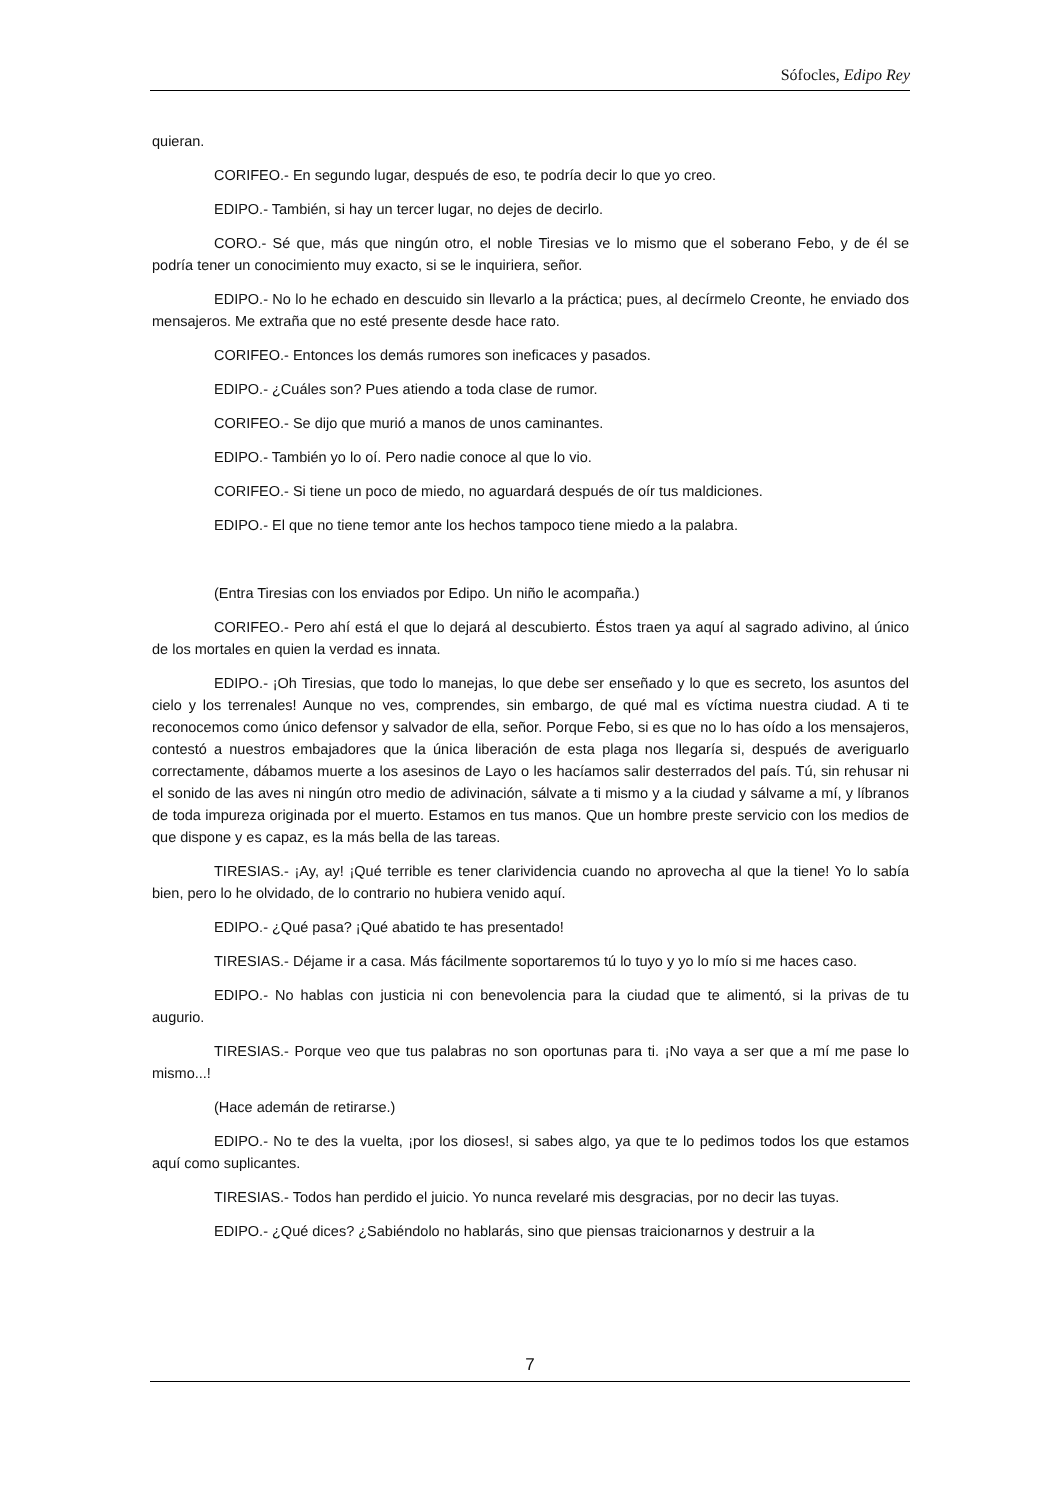Sófocles, Edipo Rey
quieran.
CORIFEO.- En segundo lugar, después de eso, te podría decir lo que yo creo.
EDIPO.- También, si hay un tercer lugar, no dejes de decirlo.
CORO.- Sé que, más que ningún otro, el noble Tiresias ve lo mismo que el soberano Febo, y de él se podría tener un conocimiento muy exacto, si se le inquiriera, señor.
EDIPO.- No lo he echado en descuido sin llevarlo a la práctica; pues, al decírmelo Creonte, he enviado dos mensajeros. Me extraña que no esté presente desde hace rato.
CORIFEO.- Entonces los demás rumores son ineficaces y pasados.
EDIPO.- ¿Cuáles son? Pues atiendo a toda clase de rumor.
CORIFEO.- Se dijo que murió a manos de unos caminantes.
EDIPO.- También yo lo oí. Pero nadie conoce al que lo vio.
CORIFEO.- Si tiene un poco de miedo, no aguardará después de oír tus maldiciones.
EDIPO.- El que no tiene temor ante los hechos tampoco tiene miedo a la palabra.
(Entra Tiresias con los enviados por Edipo. Un niño le acompaña.)
CORIFEO.- Pero ahí está el que lo dejará al descubierto. Éstos traen ya aquí al sagrado adivino, al único de los mortales en quien la verdad es innata.
EDIPO.- ¡Oh Tiresias, que todo lo manejas, lo que debe ser enseñado y lo que es secreto, los asuntos del cielo y los terrenales! Aunque no ves, comprendes, sin embargo, de qué mal es víctima nuestra ciudad. A ti te reconocemos como único defensor y salvador de ella, señor. Porque Febo, si es que no lo has oído a los mensajeros, contestó a nuestros embajadores que la única liberación de esta plaga nos llegaría si, después de averiguarlo correctamente, dábamos muerte a los asesinos de Layo o les hacíamos salir desterrados del país. Tú, sin rehusar ni el sonido de las aves ni ningún otro medio de adivinación, sálvate a ti mismo y a la ciudad y sálvame a mí, y líbranos de toda impureza originada por el muerto. Estamos en tus manos. Que un hombre preste servicio con los medios de que dispone y es capaz, es la más bella de las tareas.
TIRESIAS.- ¡Ay, ay! ¡Qué terrible es tener clarividencia cuando no aprovecha al que la tiene! Yo lo sabía bien, pero lo he olvidado, de lo contrario no hubiera venido aquí.
EDIPO.- ¿Qué pasa? ¡Qué abatido te has presentado!
TIRESIAS.- Déjame ir a casa. Más fácilmente soportaremos tú lo tuyo y yo lo mío si me haces caso.
EDIPO.- No hablas con justicia ni con benevolencia para la ciudad que te alimentó, si la privas de tu augurio.
TIRESIAS.- Porque veo que tus palabras no son oportunas para ti. ¡No vaya a ser que a mí me pase lo mismo...!
(Hace ademán de retirarse.)
EDIPO.- No te des la vuelta, ¡por los dioses!, si sabes algo, ya que te lo pedimos todos los que estamos aquí como suplicantes.
TIRESIAS.- Todos han perdido el juicio. Yo nunca revelaré mis desgracias, por no decir las tuyas.
EDIPO.- ¿Qué dices? ¿Sabiéndolo no hablarás, sino que piensas traicionarnos y destruir a la
7